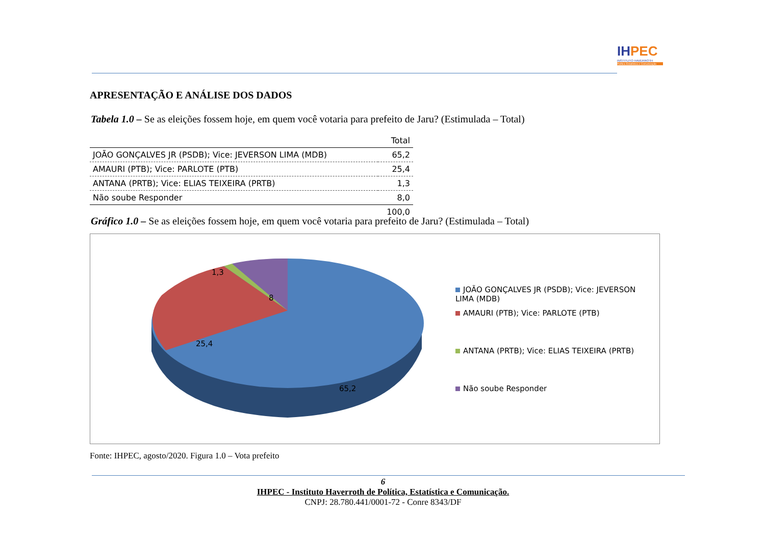IHPEC
INSTITUTO HAVERROTH
Política Estatística e Comunicação
APRESENTAÇÃO E ANÁLISE DOS DADOS
Tabela 1.0 – Se as eleições fossem hoje, em quem você votaria para prefeito de Jaru? (Estimulada – Total)
| | Total |
| --- | --- |
| JOÃO GONÇALVES JR (PSDB); Vice: JEVERSON LIMA (MDB) | 65,2 |
| AMAURI (PTB); Vice: PARLOTE (PTB) | 25,4 |
| ANTANA (PRTB); Vice: ELIAS TEIXEIRA (PRTB) | 1,3 |
| Não soube Responder | 8,0 |
| | 100,0 |
Gráfico 1.0 – Se as eleições fossem hoje, em quem você votaria para prefeito de Jaru? (Estimulada – Total)
1,3
8
25,4
65,2
JOÃO GONÇALVES JR (PSDB); Vice: JEVERSON LIMA (MDB)
AMAURI (PTB); Vice: PARLOTE (PTB)
ANTANA (PRTB); Vice: ELIAS TEIXEIRA (PRTB)
Não soube Responder
Fonte: IHPEC, agosto/2020. Figura 1.0 – Vota prefeito
6
IHPEC - Instituto Haverroth de Política, Estatística e Comunicação.
CNPJ: 28.780.441/0001-72 - Conre 8343/DF